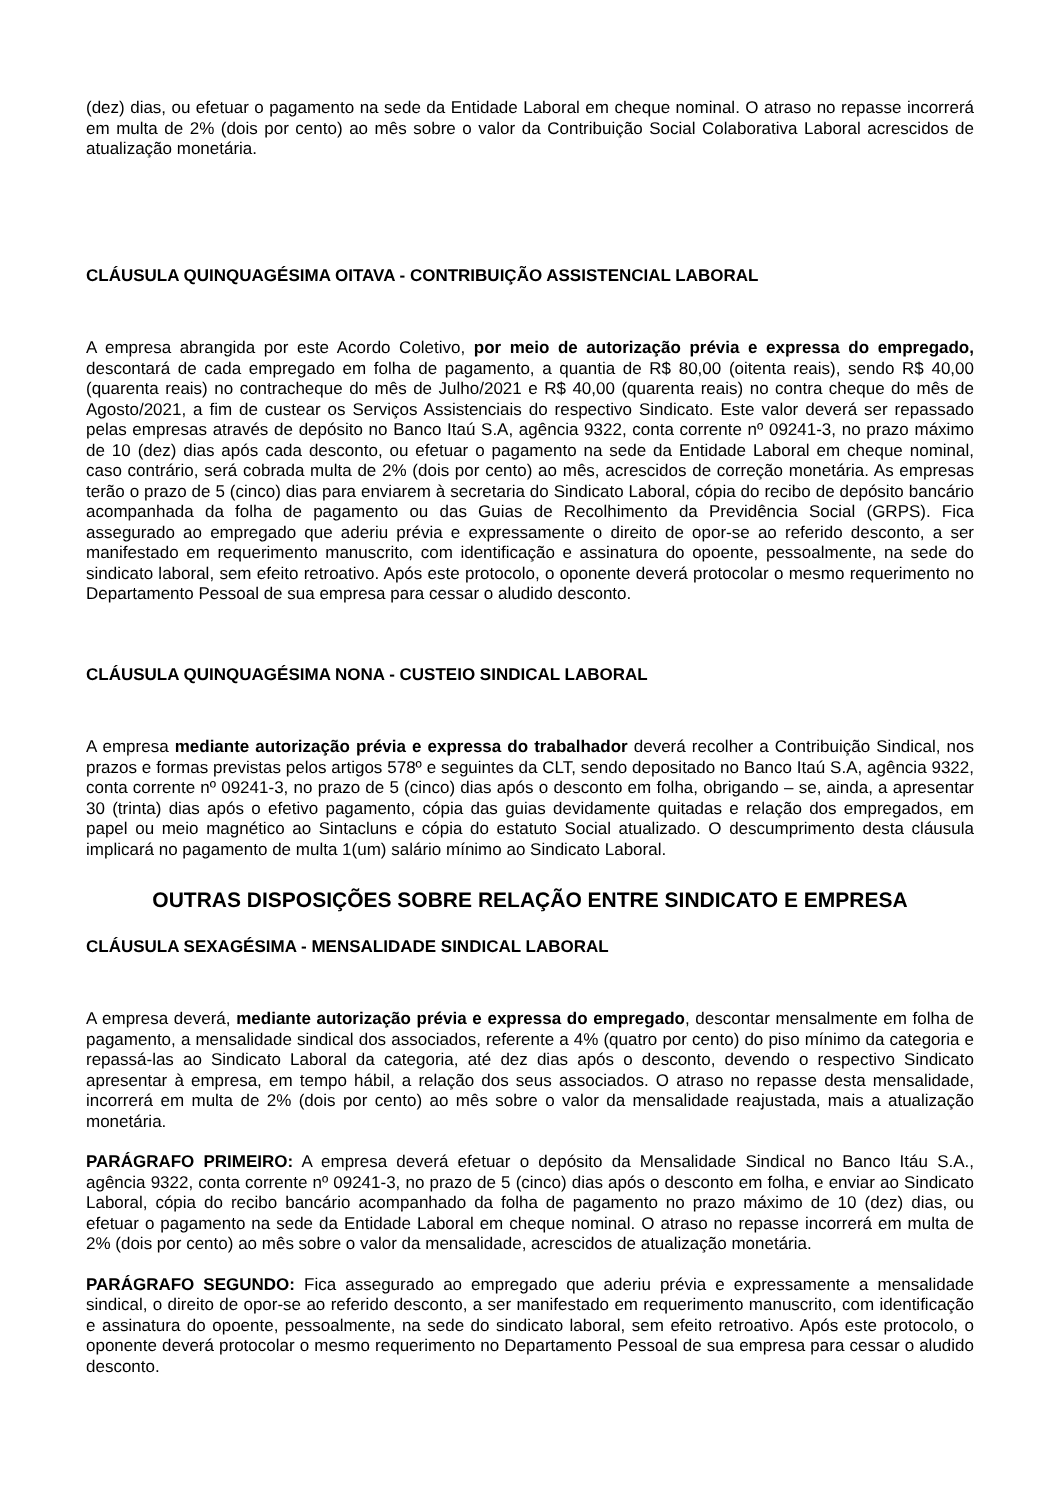(dez) dias, ou efetuar o pagamento na sede da Entidade Laboral em cheque nominal. O atraso no repasse incorrerá em multa de 2% (dois por cento) ao mês sobre o valor da Contribuição Social Colaborativa Laboral acrescidos de atualização monetária.
CLÁUSULA QUINQUAGÉSIMA OITAVA - CONTRIBUIÇÃO ASSISTENCIAL LABORAL
A empresa abrangida por este Acordo Coletivo, por meio de autorização prévia e expressa do empregado, descontará de cada empregado em folha de pagamento, a quantia de R$ 80,00 (oitenta reais), sendo R$ 40,00 (quarenta reais) no contracheque do mês de Julho/2021 e R$ 40,00 (quarenta reais) no contra cheque do mês de Agosto/2021, a fim de custear os Serviços Assistenciais do respectivo Sindicato. Este valor deverá ser repassado pelas empresas através de depósito no Banco Itaú S.A, agência 9322, conta corrente nº 09241-3, no prazo máximo de 10 (dez) dias após cada desconto, ou efetuar o pagamento na sede da Entidade Laboral em cheque nominal, caso contrário, será cobrada multa de 2% (dois por cento) ao mês, acrescidos de correção monetária. As empresas terão o prazo de 5 (cinco) dias para enviarem à secretaria do Sindicato Laboral, cópia do recibo de depósito bancário acompanhada da folha de pagamento ou das Guias de Recolhimento da Previdência Social (GRPS). Fica assegurado ao empregado que aderiu prévia e expressamente o direito de opor-se ao referido desconto, a ser manifestado em requerimento manuscrito, com identificação e assinatura do opoente, pessoalmente, na sede do sindicato laboral, sem efeito retroativo. Após este protocolo, o oponente deverá protocolar o mesmo requerimento no Departamento Pessoal de sua empresa para cessar o aludido desconto.
CLÁUSULA QUINQUAGÉSIMA NONA - CUSTEIO SINDICAL LABORAL
A empresa mediante autorização prévia e expressa do trabalhador deverá recolher a Contribuição Sindical, nos prazos e formas previstas pelos artigos 578º e seguintes da CLT, sendo depositado no Banco Itaú S.A, agência 9322, conta corrente nº 09241-3, no prazo de 5 (cinco) dias após o desconto em folha, obrigando – se, ainda, a apresentar 30 (trinta) dias após o efetivo pagamento, cópia das guias devidamente quitadas e relação dos empregados, em papel ou meio magnético ao Sintacluns e cópia do estatuto Social atualizado. O descumprimento desta cláusula implicará no pagamento de multa 1(um) salário mínimo ao Sindicato Laboral.
OUTRAS DISPOSIÇÕES SOBRE RELAÇÃO ENTRE SINDICATO E EMPRESA
CLÁUSULA SEXAGÉSIMA - MENSALIDADE SINDICAL LABORAL
A empresa deverá, mediante autorização prévia e expressa do empregado, descontar mensalmente em folha de pagamento, a mensalidade sindical dos associados, referente a 4% (quatro por cento) do piso mínimo da categoria e repassá-las ao Sindicato Laboral da categoria, até dez dias após o desconto, devendo o respectivo Sindicato apresentar à empresa, em tempo hábil, a relação dos seus associados. O atraso no repasse desta mensalidade, incorrerá em multa de 2% (dois por cento) ao mês sobre o valor da mensalidade reajustada, mais a atualização monetária.
PARÁGRAFO PRIMEIRO: A empresa deverá efetuar o depósito da Mensalidade Sindical no Banco Itáu S.A., agência 9322, conta corrente nº 09241-3, no prazo de 5 (cinco) dias após o desconto em folha, e enviar ao Sindicato Laboral, cópia do recibo bancário acompanhado da folha de pagamento no prazo máximo de 10 (dez) dias, ou efetuar o pagamento na sede da Entidade Laboral em cheque nominal. O atraso no repasse incorrerá em multa de 2% (dois por cento) ao mês sobre o valor da mensalidade, acrescidos de atualização monetária.
PARÁGRAFO SEGUNDO: Fica assegurado ao empregado que aderiu prévia e expressamente a mensalidade sindical, o direito de opor-se ao referido desconto, a ser manifestado em requerimento manuscrito, com identificação e assinatura do opoente, pessoalmente, na sede do sindicato laboral, sem efeito retroativo. Após este protocolo, o oponente deverá protocolar o mesmo requerimento no Departamento Pessoal de sua empresa para cessar o aludido desconto.